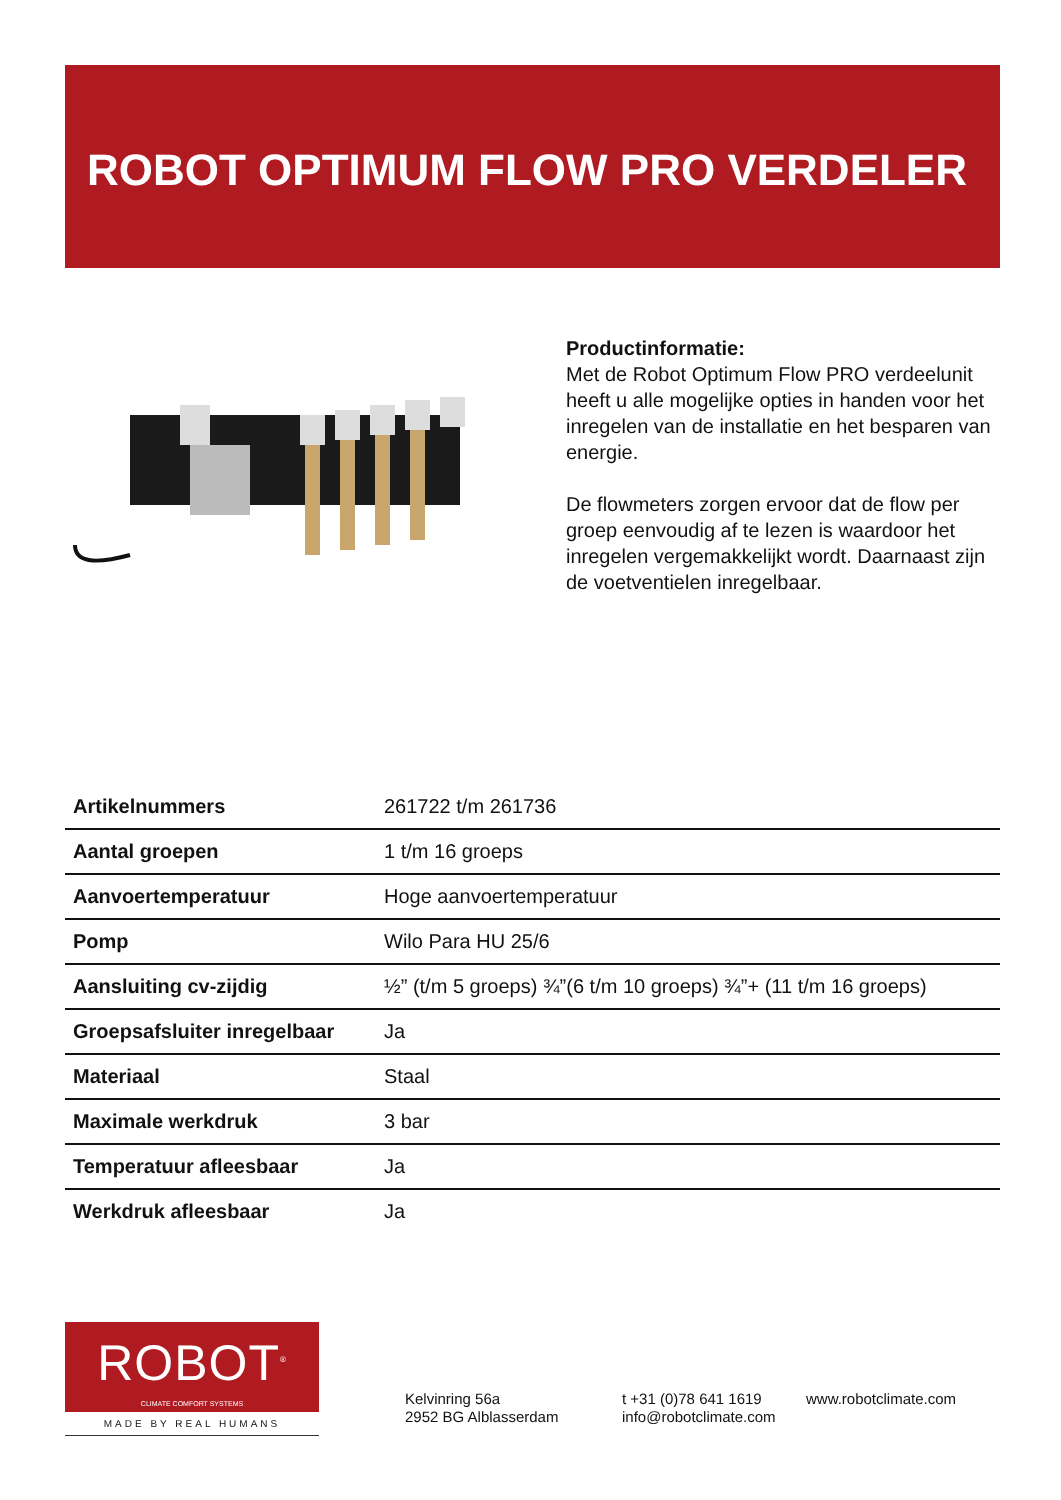ROBOT OPTIMUM FLOW PRO VERDELER
Productinformatie:
Met de Robot Optimum Flow PRO verdeelunit heeft u alle mogelijke opties in handen voor het inregelen van de installatie en het besparen van energie.
De flowmeters zorgen ervoor dat de flow per groep eenvoudig af te lezen is waardoor het inregelen vergemakkelijkt wordt. Daarnaast zijn de voetventielen inregelbaar.
| Artikelnummers | 261722 t/m 261736 |
| Aantal groepen | 1 t/m 16 groeps |
| Aanvoertemperatuur | Hoge aanvoertemperatuur |
| Pomp | Wilo Para HU 25/6 |
| Aansluiting cv-zijdig | ½” (t/m 5 groeps) ¾”(6 t/m 10 groeps) ¾”+ (11 t/m 16 groeps) |
| Groepsafsluiter inregelbaar | Ja |
| Materiaal | Staal |
| Maximale werkdruk | 3 bar |
| Temperatuur afleesbaar | Ja |
| Werkdruk afleesbaar | Ja |
ROBOT<sup>®</sup>
CLIMATE COMFORT SYSTEMS
MADE BY REAL HUMANS
Kelvinring 56a
2952 BG Alblasserdam
t +31 (0)78 641 1619
info@robotclimate.com
www.robotclimate.com